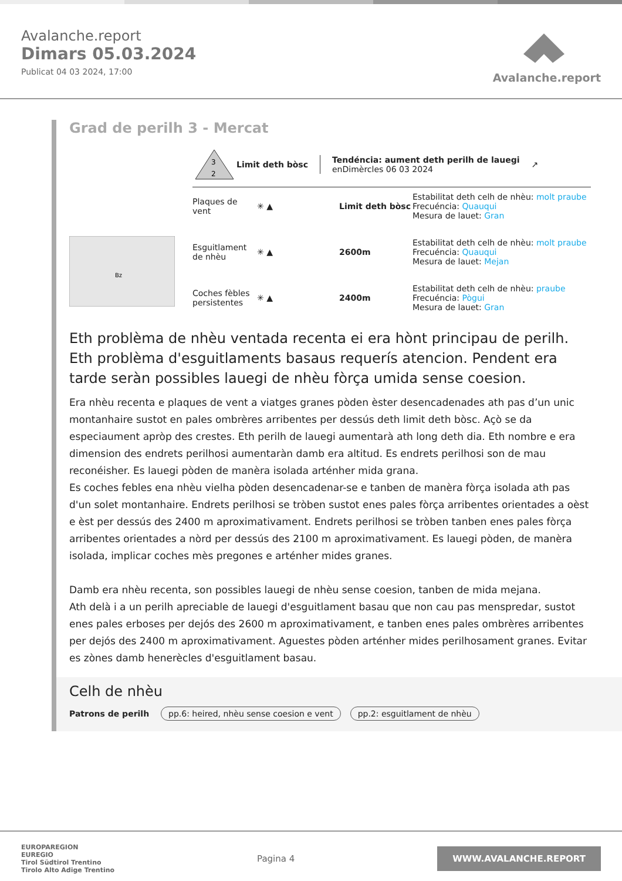Avalanche.report
Dimars 05.03.2024
Publicat 04 03 2024, 17:00
Avalanche.report
Grad de perilh 3 - Mercat
Bz
3
2
Limit deth bòsc Tendéncia: aument deth perilh de lauegi
enDimèrcles 06 03 2024 ↗
Plaques de vent
✳ ▲
Limit deth bòsc
Estabilitat deth celh de nhèu: molt praube
Frecuéncia: Quauqui
Mesura de lauet: Gran
Esguitlament de nhèu
✳ ▲ 2600m
Estabilitat deth celh de nhèu: molt praube
Frecuéncia: Quauqui
Mesura de lauet: Mejan
Coches fèbles persistentes
✳ ▲ 2400m
Estabilitat deth celh de nhèu: praube
Frecuéncia: Pògui
Mesura de lauet: Gran
Eth problèma de nhèu ventada recenta ei era hònt principau de perilh. Eth problèma d'esguitlaments basaus requerís atencion. Pendent era tarde seràn possibles lauegi de nhèu fòrça umida sense coesion.
Era nhèu recenta e plaques de vent a viatges granes pòden èster desencadenades ath pas d’un unic montanhaire sustot en pales ombrères arribentes per dessús deth limit deth bòsc. Açò se da especiaument apròp des crestes. Eth perilh de lauegi aumentarà ath long deth dia. Eth nombre e era dimension des endrets perilhosi aumentaràn damb era altitud. Es endrets perilhosi son de mau reconéisher. Es lauegi pòden de manèra isolada arténher mida grana.
Es coches febles ena nhèu vielha pòden desencadenar-se e tanben de manèra fòrça isolada ath pas d'un solet montanhaire. Endrets perilhosi se tròben sustot enes pales fòrça arribentes orientades a oèst e èst per dessús des 2400 m aproximativament. Endrets perilhosi se tròben tanben enes pales fòrça arribentes orientades a nòrd per dessús des 2100 m aproximativament. Es lauegi pòden, de manèra isolada, implicar coches mès pregones e arténher mides granes.
Damb era nhèu recenta, son possibles lauegi de nhèu sense coesion, tanben de mida mejana.
Ath delà i a un perilh apreciable de lauegi d'esguitlament basau que non cau pas menspredar, sustot enes pales erboses per dejós des 2600 m aproximativament, e tanben enes pales ombrères arribentes per dejós des 2400 m aproximativament. Aguestes pòden arténher mides perilhosament granes. Evitar es zònes damb henerècles d'esguitlament basau.
Celh de nhèu
Patrons de perilh pp.6: heired, nhèu sense coesion e vent pp.2: esguitlament de nhèu
EUROPAREGION
EUREGIO
Tirol Südtirol Trentino
Tirolo Alto Adige Trentino
Pagina 4
WWW.AVALANCHE.REPORT